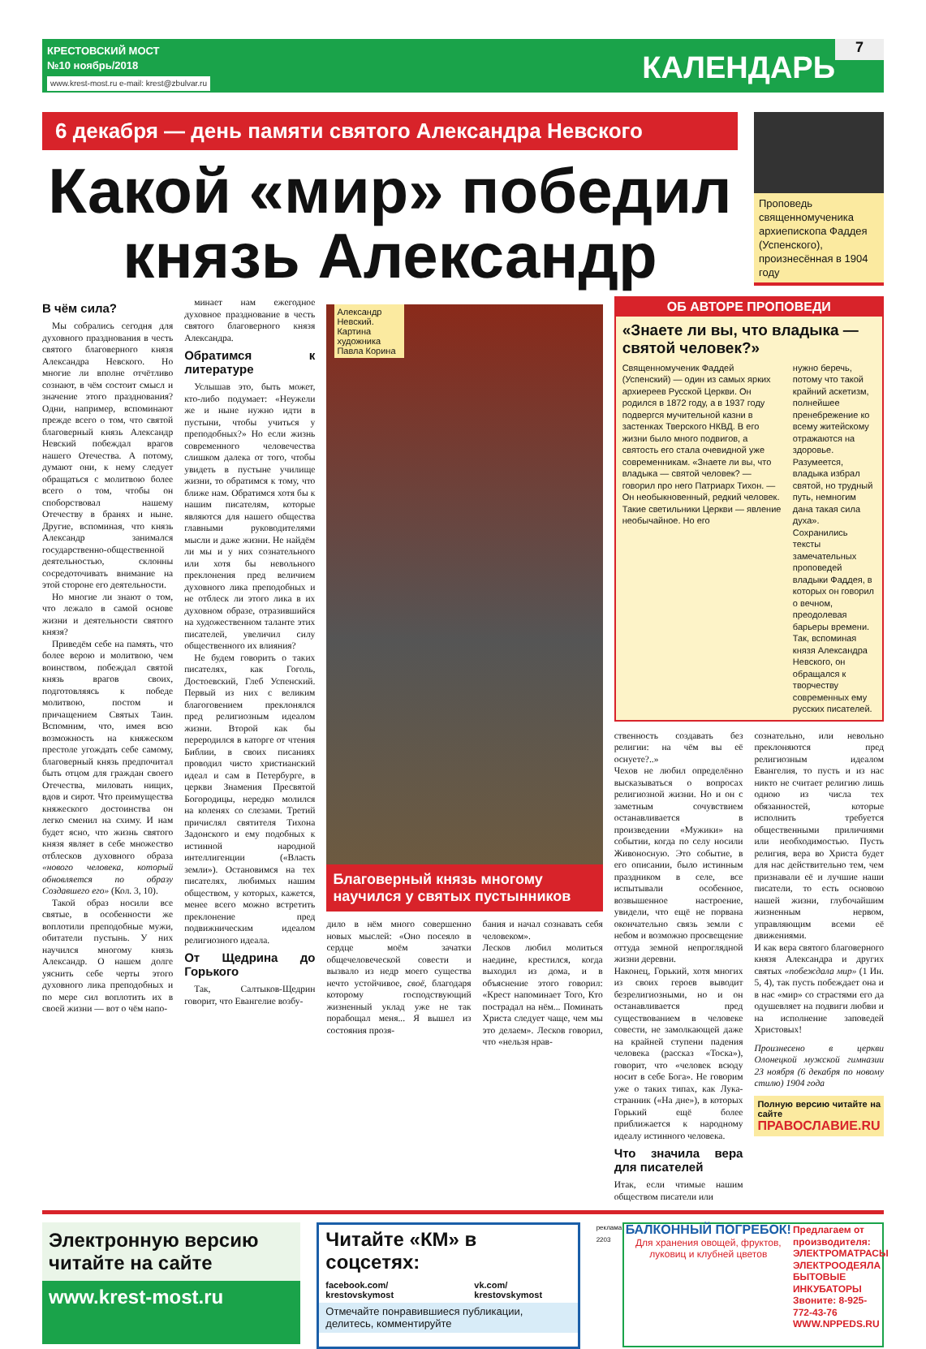КРЕСТОВСКИЙ МОСТ
№10 ноябрь/2018
www.krest-most.ru e-mail: krest@zbulvar.ru
КАЛЕНДАРЬ
7
6 декабря — день памяти святого Александра Невского
Какой «мир» победил князь Александр
Проповедь священномученика архиепископа Фаддея (Успенского), произнесённая в 1904 году
В чём сила?
Мы собрались сегодня для духовного празднования в честь святого благоверного князя Александра Невского. Но многие ли вполне отчётливо сознают, в чём состоит смысл и значение этого празднования? Одни, например, вспоминают прежде всего о том, что святой благоверный князь Александр Невский побеждал врагов нашего Отечества. А потому, думают они, к нему следует обращаться с молитвою более всего о том, чтобы он споборствовал нашему Отечеству в бранях и ныне. Другие, вспоминая, что князь Александр занимался государственно-общественной деятельностью, склонны сосредоточивать внимание на этой стороне его деятельности.
Но многие ли знают о том, что лежало в самой основе жизни и деятельности святого князя?
Приведём себе на память, что более верою и молитвою, чем воинством, побеждал святой князь врагов своих, подготовляясь к победе молитвою, постом и причащением Святых Таин. Вспомним, что, имея всю возможность на княжеском престоле угождать себе самому, благоверный князь предпочитал быть отцом для граждан своего Отечества, миловать нищих, вдов и сирот. Что преимущества княжеского достоинства он легко сменил на схиму. И нам будет ясно, что жизнь святого князя являет в себе множество отблесков духовного образа «нового человека, который обновляется по образу Создавшего его» (Кол. 3, 10).
Такой образ носили все святые, в особенности же воплотили преподобные мужи, обитатели пустынь. У них научился многому князь Александр. О нашем долге уяснить себе черты этого духовного лика преподобных и по мере сил воплотить их в своей жизни — вот о чём напо-
минает нам ежегодное духовное празднование в честь святого благоверного князя Александра.
Обратимся к литературе
Услышав это, быть может, кто-либо подумает: «Неужели же и ныне нужно идти в пустыни, чтобы учиться у преподобных?» Но если жизнь современного человечества слишком далека от того, чтобы увидеть в пустыне училище жизни, то обратимся к тому, что ближе нам. Обратимся хотя бы к нашим писателям, которые являются для нашего общества главными руководителями мысли и даже жизни. Не найдём ли мы и у них сознательного или хотя бы невольного преклонения пред величием духовного лика преподобных и не отблеск ли этого лика в их духовном образе, отразившийся на художественном таланте этих писателей, увеличил силу общественного их влияния?
Не будем говорить о таких писателях, как Гоголь, Достоевский, Глеб Успенский. Первый из них с великим благоговением преклонялся пред религиозным идеалом жизни. Второй как бы переродился в каторге от чтения Библии, в своих писаниях проводил чисто христианский идеал и сам в Петербурге, в церкви Знамения Пресвятой Богородицы, нередко молился на коленях со слезами. Третий причислял святителя Тихона Задонского и ему подобных к истинной народной интеллигенции («Власть земли»). Остановимся на тех писателях, любимых нашим обществом, у которых, кажется, менее всего можно встретить преклонение пред подвижническим идеалом религиозного идеала.
От Щедрина до Горького
Так, Салтыков-Щедрин говорит, что Евангелие возбу-
Александр Невский. Картина художника Павла Корина
Благоверный князь многому научился у святых пустынников
дило в нём много совершенно новых мыслей: «Оно посеяло в сердце моём зачатки общечеловеческой совести и вызвало из недр моего существа нечто устойчивое, своё, благодаря которому господствующий жизненный уклад уже не так порабощал меня... Я вышел из состояния прозя-
бания и начал сознавать себя человеком».
Лесков любил молиться наедине, крестился, когда выходил из дома, и в объяснение этого говорил: «Крест напоминает Того, Кто пострадал на нём... Поминать Христа следует чаще, чем мы это делаем». Лесков говорил, что «нельзя нрав-
ОБ АВТОРЕ ПРОПОВЕДИ
«Знаете ли вы, что владыка — святой человек?»
Священномученик Фаддей (Успенский) — один из самых ярких архиереев Русской Церкви. Он родился в 1872 году, а в 1937 году подвергся мучительной казни в застенках Тверского НКВД. В его жизни было много подвигов, а святость его стала очевидной уже современникам. «Знаете ли вы, что владыка — святой человек? — говорил про него Патриарх Тихон. — Он необыкновенный, редкий человек. Такие светильники Церкви — явление необычайное. Но его
нужно беречь, потому что такой крайний аскетизм, полнейшее пренебрежение ко всему житейскому отражаются на здоровье. Разумеется, владыка избрал святой, но трудный путь, немногим дана такая сила духа».
Сохранились тексты замечательных проповедей владыки Фаддея, в которых он говорил о вечном, преодолевая барьеры времени. Так, вспоминая князя Александра Невского, он обращался к творчеству современных ему русских писателей.
ственность создавать без религии: на чём вы её оснуете?..»
Чехов не любил определённо высказываться о вопросах религиозной жизни. Но и он с заметным сочувствием останавливается в произведении «Мужики» на событии, когда по селу носили Живоносную. Это событие, в его описании, было истинным праздником в селе, все испытывали особенное, возвышенное настроение, увидели, что ещё не порвана окончательно связь земли с небом и возможно просвещение оттуда земной непроглядной жизни деревни.
Наконец, Горький, хотя многих из своих героев выводит безрелигиозными, но и он останавливается пред существованием в человеке совести, не замолкающей даже на крайней ступени падения человека (рассказ «Тоска»), говорит, что «человек всюду носит в себе Бога». Не говорим уже о таких типах, как Лука-странник («На дне»), в которых Горький ещё более приближается к народному идеалу истинного человека.
Что значила вера для писателей
Итак, если чтимые нашим обществом писатели или
сознательно, или невольно преклоняются пред религиозным идеалом Евангелия, то пусть и из нас никто не считает религию лишь одною из числа тех обязанностей, которые исполнить требуется общественными приличиями или необходимостью. Пусть религия, вера во Христа будет для нас действительно тем, чем признавали её и лучшие наши писатели, то есть основою нашей жизни, глубочайшим жизненным нервом, управляющим всеми её движениями.
И как вера святого благоверного князя Александра и других святых «побеждала мир» (1 Ин. 5, 4), так пусть побеждает она и в нас «мир» со страстями его да одушевляет на подвиги любви и на исполнение заповедей Христовых!
Произнесено в церкви Олонецкой мужской гимназии 23 ноября (6 декабря по новому стилю) 1904 года
Полную версию читайте на сайте
ПРАВОСЛАВИЕ.RU
Электронную версию читайте на сайте
www.krest-most.ru
Читайте «КМ» в соцсетях:
facebook.com/ krestovskymost vk.com/ krestovskymost
Отмечайте понравившиеся публикации, делитесь, комментируйте
реклама 2203
БАЛКОННЫЙ ПОГРЕБОК!
Для хранения овощей, фруктов, луковиц и клубней цветов
Предлагаем от производителя: ЭЛЕКТРОМАТРАСЫ ЭЛЕКТРООДЕЯЛА БЫТОВЫЕ ИНКУБАТОРЫ Звоните: 8-925-772-43-76 WWW.NPPEDS.RU